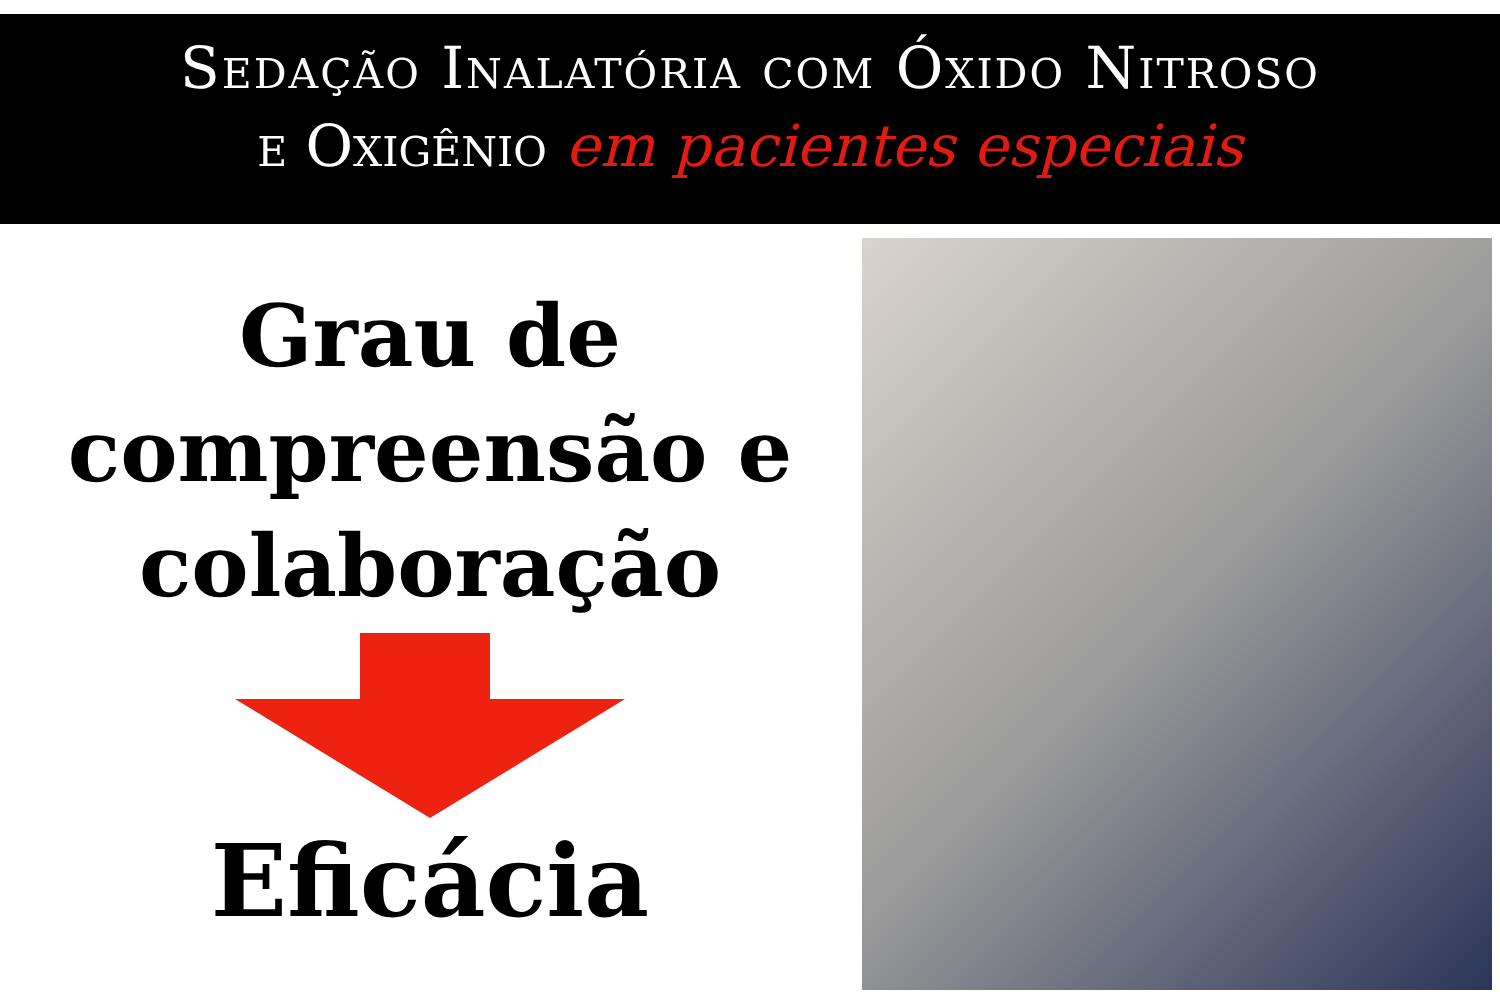Sedação Inalatória com Óxido Nitroso
e Oxigênio em pacientes especiais
Grau de
compreensão e
colaboração
Eficácia